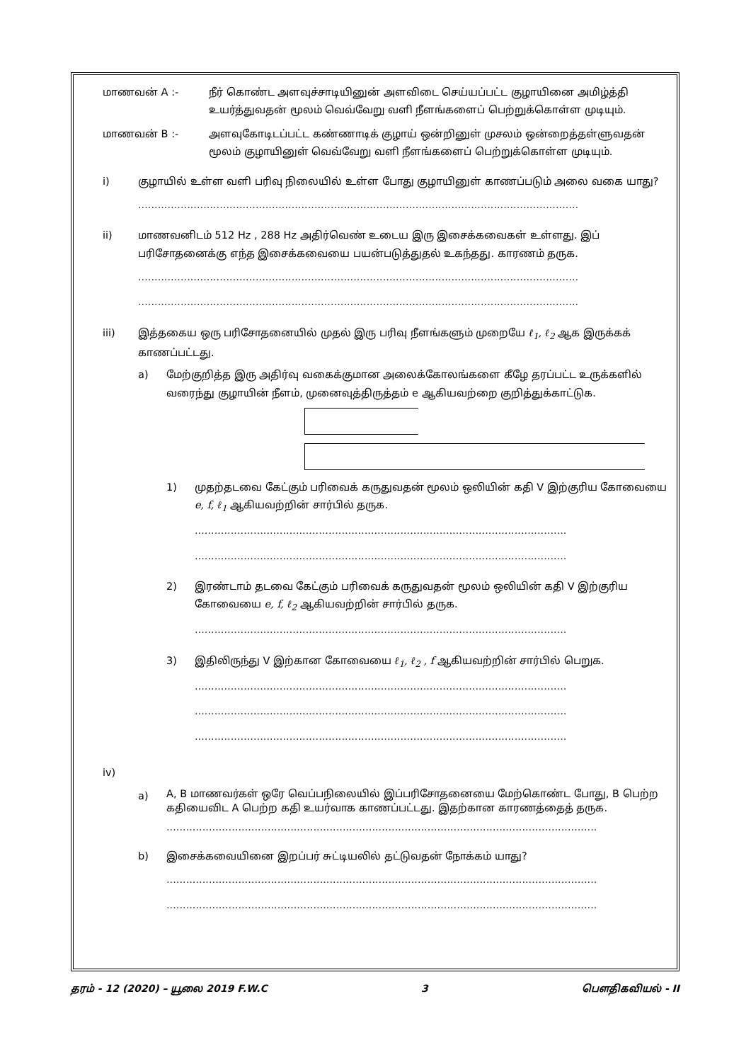மாணவன் A :- நீர் கொண்ட அளவுச்சாடியினுன் அளவிடை செய்யப்பட்ட குழாயினை அமிழ்த்தி உயர்த்துவதன் மூலம் வெவ்வேறு வளி நீளங்களைப் பெற்றுக்கொள்ள முடியும்.
மாணவன் B :- அளவுகோடிடப்பட்ட கண்ணாடிக் குழாய் ஒன்றினுள் முசலம் ஒன்றைத்தள்ளுவதன் மூலம் குழாயினுள் வெவ்வேறு வளி நீளங்களைப் பெற்றுக்கொள்ள முடியும்.
i) குழாயில் உள்ள வளி பரிவு நிலையில் உள்ள போது குழாயினுள் காணப்படும் அலை வகை யாது?
.......................................................................................................................................
ii) மாணவனிடம் 512 Hz , 288 Hz அதிர்வெண் உடைய இரு இசைக்கவைகள் உள்ளது. இப் பரிசோதனைக்கு எந்த இசைக்கவையை பயன்படுத்துதல் உகந்தது. காரணம் தருக.
.......................................................................................................................................
.......................................................................................................................................
iii) இத்தகைய ஒரு பரிசோதனையில் முதல் இரு பரிவு நீளங்களும் முறையே ℓ<sub>1</sub>, ℓ<sub>2</sub> ஆக இருக்கக் காணப்பட்டது.
a) மேற்குறித்த இரு அதிர்வு வகைக்குமான அலைக்கோலங்களை கீழே தரப்பட்ட உருக்களில் வரைந்து குழாயின் நீளம், முனைவுத்திருத்தம் e ஆகியவற்றை குறித்துக்காட்டுக.
1) முதற்தடவை கேட்கும் பரிவைக் கருதுவதன் மூலம் ஒலியின் கதி V இற்குரிய கோவையை e, f, ℓ<sub>1</sub> ஆகியவற்றின் சார்பில் தருக.
..................................................................................................................
..................................................................................................................
2) இரண்டாம் தடவை கேட்கும் பரிவைக் கருதுவதன் மூலம் ஒலியின் கதி V இற்குரிய கோவையை e, f, ℓ<sub>2</sub> ஆகியவற்றின் சார்பில் தருக.
..................................................................................................................
3) இதிலிருந்து V இற்கான கோவையை ℓ<sub>1</sub>, ℓ<sub>2</sub> , f ஆகியவற்றின் சார்பில் பெறுக.
..................................................................................................................
..................................................................................................................
..................................................................................................................
iv)
a)
A, B மாணவர்கள் ஒரே வெப்பநிலையில் இப்பரிசோதனையை மேற்கொண்ட போது, B பெற்ற கதியைவிட A பெற்ற கதி உயர்வாக காணப்பட்டது. இதற்கான காரணத்தைத் தருக.
....................................................................................................................................
b) இசைக்கவையினை இறப்பர் சுட்டியலில் தட்டுவதன் நோக்கம் யாது?
....................................................................................................................................
....................................................................................................................................
தரம் - 12 (2020) – யூலை 2019 F.W.C 3 பௌதிகவியல் - II